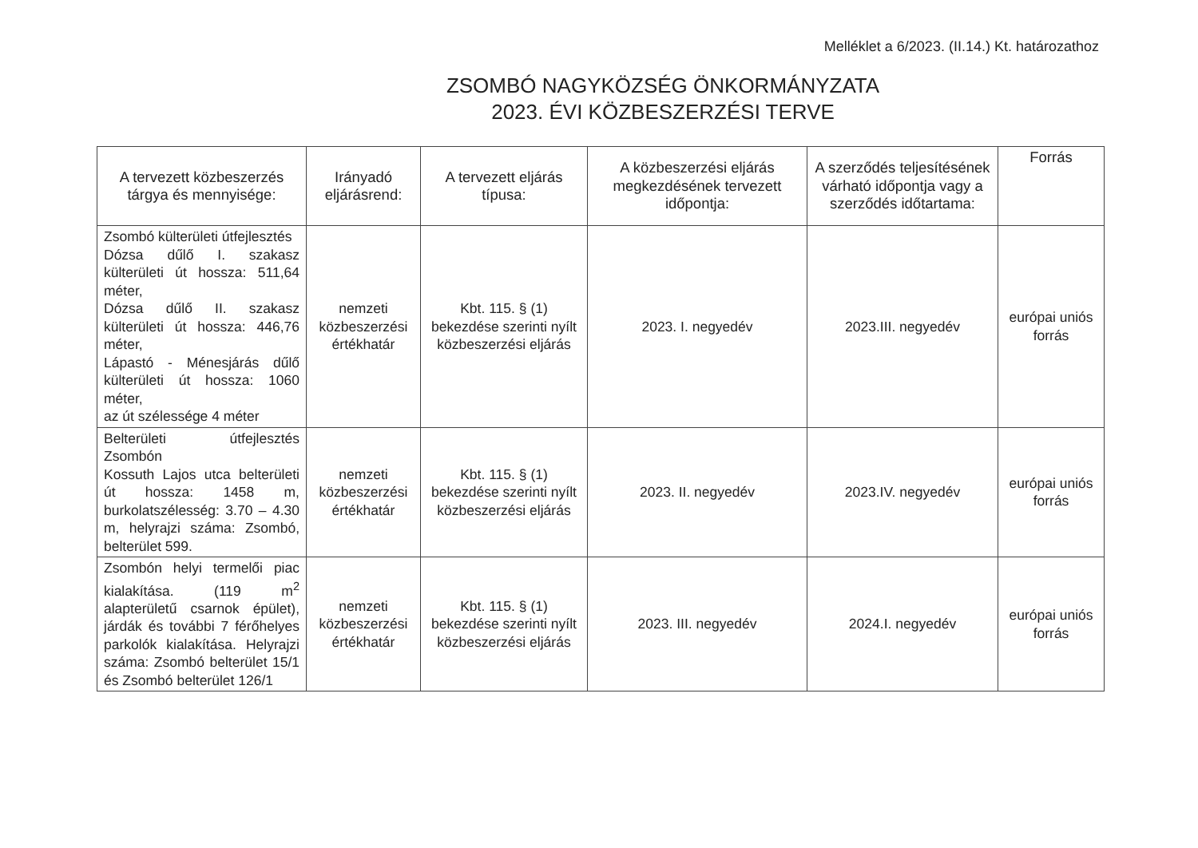Melléklet a 6/2023. (II.14.) Kt. határozathoz
ZSOMBÓ NAGYKÖZSÉG ÖNKORMÁNYZATA
2023. ÉVI KÖZBESZERZÉSI TERVE
| A tervezett közbeszerzés tárgya és mennyisége: | Irányadó eljárásrend: | A tervezett eljárás típusa: | A közbeszerzési eljárás megkezdésének tervezett időpontja: | A szerződés teljesítésének várható időpontja vagy a szerződés időtartama: | Forrás |
| --- | --- | --- | --- | --- | --- |
| Zsombó külterületi útfejlesztés Dózsa dűlő I. szakasz külterületi út hossza: 511,64 méter, Dózsa dűlő II. szakasz külterületi út hossza: 446,76 méter, Lápastó - Ménesjárás dűlő külterületi út hossza: 1060 méter, az út szélessége 4 méter | nemzeti közbeszerzési értékhatár | Kbt. 115. § (1) bekezdése szerinti nyílt közbeszerzési eljárás | 2023. I. negyedév | 2023.III. negyedév | európai uniós forrás |
| Belterületi útfejlesztés Zsombón Kossuth Lajos utca belterületi út hossza: 1458 m, burkolatszélesség: 3.70 – 4.30 m, helyrajzi száma: Zsombó, belterület 599. | nemzeti közbeszerzési értékhatár | Kbt. 115. § (1) bekezdése szerinti nyílt közbeszerzési eljárás | 2023. II. negyedév | 2023.IV. negyedév | európai uniós forrás |
| Zsombón helyi termelői piac kialakítása. (119 m<sup>2</sup> alapterületű csarnok épület), járdák és további 7 férőhelyes parkolók kialakítása. Helyrajzi száma: Zsombó belterület 15/1 és Zsombó belterület 126/1 | nemzeti közbeszerzési értékhatár | Kbt. 115. § (1) bekezdése szerinti nyílt közbeszerzési eljárás | 2023. III. negyedév | 2024.I. negyedév | európai uniós forrás |